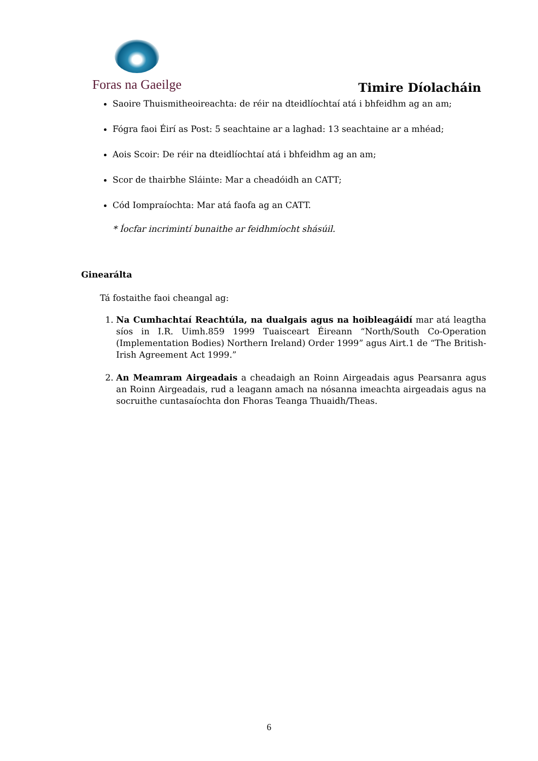Foras na Gaeilge
Timire Díolacháin
Saoire Thuismitheoireachta: de réir na dteidlíochtaí atá i bhfeidhm ag an am;
Fógra faoi Éirí as Post: 5 seachtaine ar a laghad: 13 seachtaine ar a mhéad;
Aois Scoir: De réir na dteidlíochtaí atá i bhfeidhm ag an am;
Scor de thairbhe Sláinte: Mar a cheadóidh an CATT;
Cód Iompraíochta: Mar atá faofa ag an CATT.
* Íocfar incrimintí bunaithe ar feidhmíocht shásúil.
Ginearálta
Tá fostaithe faoi cheangal ag:
1. Na Cumhachtaí Reachtúla, na dualgais agus na hoibleagáidí mar atá leagtha síos in I.R. Uimh.859 1999 Tuaisceart Éireann “North/South Co-Operation (Implementation Bodies) Northern Ireland) Order 1999” agus Airt.1 de “The British-Irish Agreement Act 1999.”
2. An Meamram Airgeadais a cheadaigh an Roinn Airgeadais agus Pearsanra agus an Roinn Airgeadais, rud a leagann amach na nósanna imeachta airgeadais agus na socruithe cuntasaíochta don Fhoras Teanga Thuaidh/Theas.
6